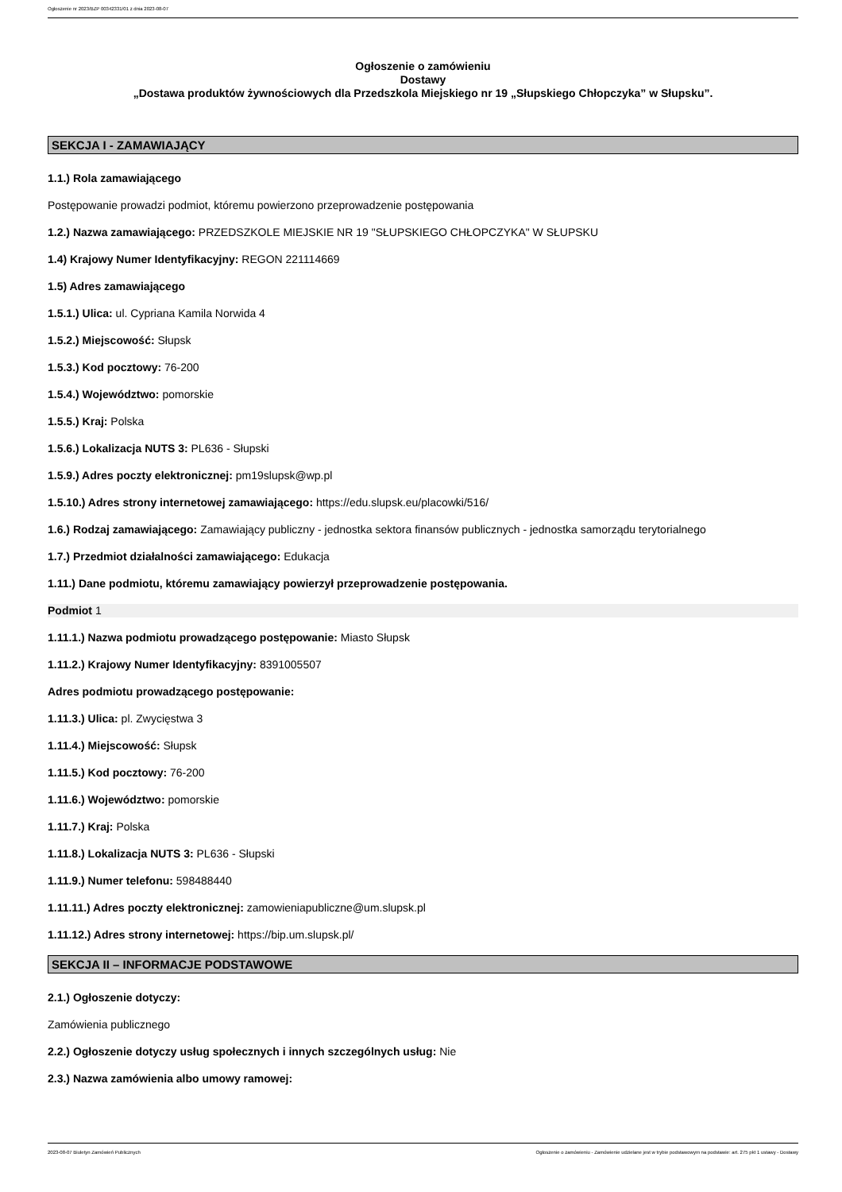Ogłoszenie nr 2023/BZP 00342331/01 z dnia 2023-08-07
Ogłoszenie o zamówieniu
Dostawy
„Dostawa produktów żywnościowych dla Przedszkola Miejskiego nr 19 „Słupskiego Chłopczyka” w Słupsku”.
SEKCJA I - ZAMAWIAJĄCY
1.1.) Rola zamawiającego
Postępowanie prowadzi podmiot, któremu powierzono przeprowadzenie postępowania
1.2.) Nazwa zamawiającego: PRZEDSZKOLE MIEJSKIE NR 19 "SŁUPSKIEGO CHŁOPCZYKA" W SŁUPSKU
1.4) Krajowy Numer Identyfikacyjny: REGON 221114669
1.5) Adres zamawiającego
1.5.1.) Ulica: ul. Cypriana Kamila Norwida 4
1.5.2.) Miejscowość: Słupsk
1.5.3.) Kod pocztowy: 76-200
1.5.4.) Województwo: pomorskie
1.5.5.) Kraj: Polska
1.5.6.) Lokalizacja NUTS 3: PL636 - Słupski
1.5.9.) Adres poczty elektronicznej: pm19slupsk@wp.pl
1.5.10.) Adres strony internetowej zamawiającego: https://edu.slupsk.eu/placowki/516/
1.6.) Rodzaj zamawiającego: Zamawiający publiczny - jednostka sektora finansów publicznych - jednostka samorządu terytorialnego
1.7.) Przedmiot działalności zamawiającego: Edukacja
1.11.) Dane podmiotu, któremu zamawiający powierzył przeprowadzenie postępowania.
Podmiot 1
1.11.1.) Nazwa podmiotu prowadzącego postępowanie: Miasto Słupsk
1.11.2.) Krajowy Numer Identyfikacyjny: 8391005507
Adres podmiotu prowadzącego postępowanie:
1.11.3.) Ulica: pl. Zwycięstwa 3
1.11.4.) Miejscowość: Słupsk
1.11.5.) Kod pocztowy: 76-200
1.11.6.) Województwo: pomorskie
1.11.7.) Kraj: Polska
1.11.8.) Lokalizacja NUTS 3: PL636 - Słupski
1.11.9.) Numer telefonu: 598488440
1.11.11.) Adres poczty elektronicznej: zamowieniapubliczne@um.slupsk.pl
1.11.12.) Adres strony internetowej: https://bip.um.slupsk.pl/
SEKCJA II – INFORMACJE PODSTAWOWE
2.1.) Ogłoszenie dotyczy:
Zamówienia publicznego
2.2.) Ogłoszenie dotyczy usług społecznych i innych szczególnych usług: Nie
2.3.) Nazwa zamówienia albo umowy ramowej:
2023-08-07 Biuletyn Zamówień Publicznych Ogłoszenie o zamówieniu - Zamówienie udzielane jest w trybie podstawowym na podstawie: art. 275 pkt 1 ustawy - Dostawy